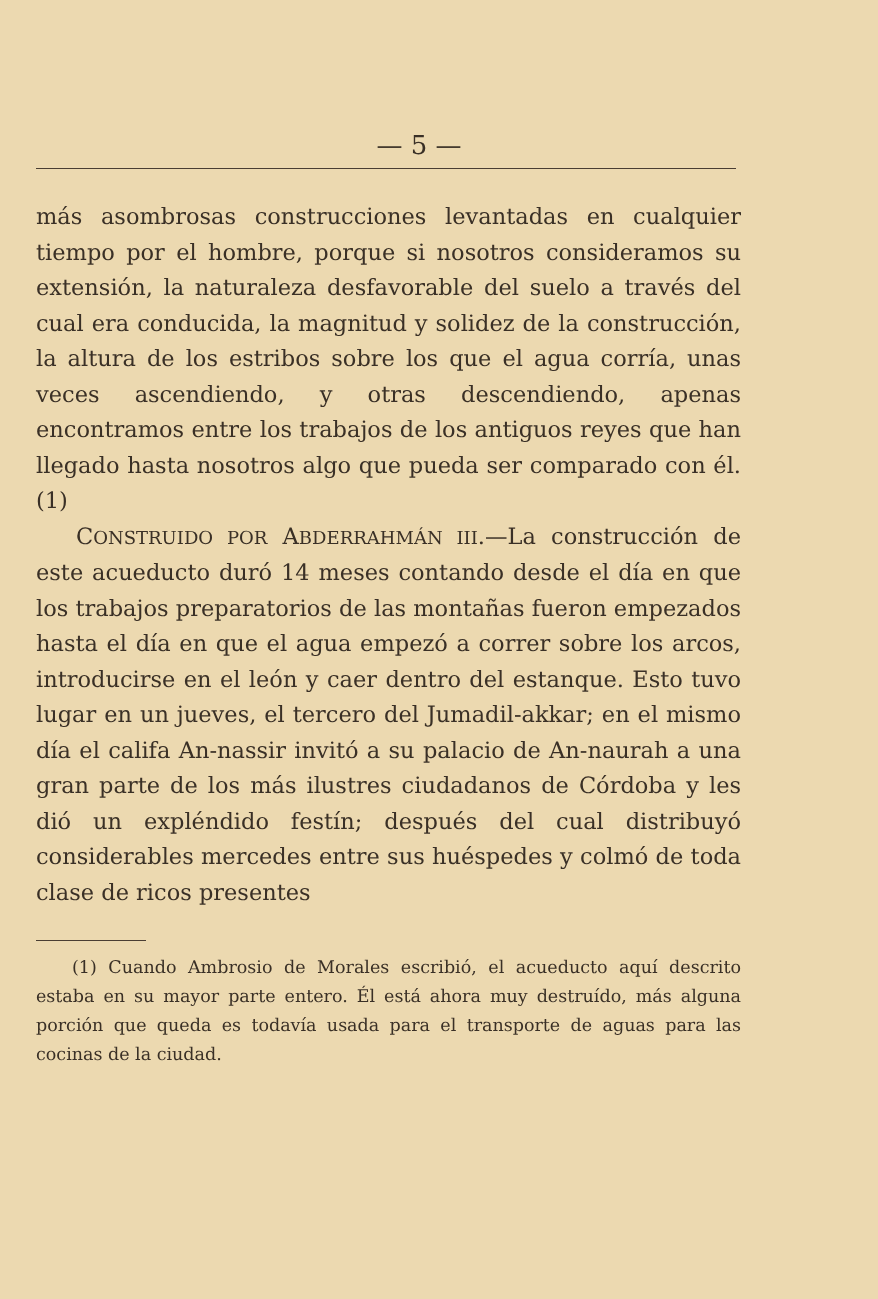— 5 —
más asombrosas construcciones levantadas en cualquier tiempo por el hombre, porque si nosotros consideramos su extensión, la naturaleza desfavorable del suelo a través del cual era conducida, la magnitud y solidez de la construcción, la altura de los estribos sobre los que el agua corría, unas veces ascendiendo, y otras descendiendo, apenas encontramos entre los trabajos de los antiguos reyes que han llegado hasta nosotros algo que pueda ser comparado con él. (1)
CONSTRUIDO POR ABDERRAHMÁN III.—La construcción de este acueducto duró 14 meses contando desde el día en que los trabajos preparatorios de las montañas fueron empezados hasta el día en que el agua empezó a correr sobre los arcos, introducirse en el león y caer dentro del estanque. Esto tuvo lugar en un jueves, el tercero del Jumadil-akkar; en el mismo día el califa An-nassir invitó a su palacio de An-naurah a una gran parte de los más ilustres ciudadanos de Córdoba y les dió un expléndido festín; después del cual distribuyó considerables mercedes entre sus huéspedes y colmó de toda clase de ricos presentes
(1) Cuando Ambrosio de Morales escribió, el acueducto aquí descrito estaba en su mayor parte entero. Él está ahora muy destruído, más alguna porción que queda es todavía usada para el transporte de aguas para las cocinas de la ciudad.